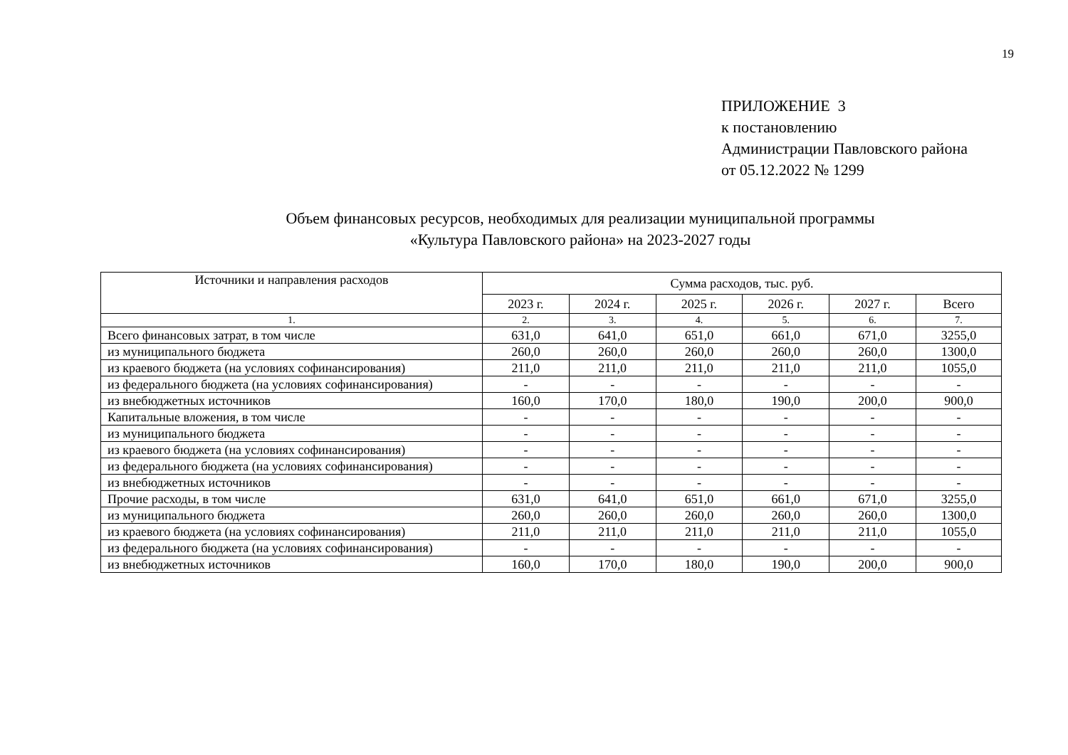19
ПРИЛОЖЕНИЕ 3
к постановлению
Администрации Павловского района
от 05.12.2022 № 1299
Объем финансовых ресурсов, необходимых для реализации муниципальной программы
«Культура Павловского района» на 2023-2027 годы
| Источники и направления расходов | Сумма расходов, тыс. руб. | | | | | |
| --- | --- | --- | --- | --- | --- | --- |
| | 2023 г. | 2024 г. | 2025 г. | 2026 г. | 2027 г. | Всего |
| 1. | 2. | 3. | 4. | 5. | 6. | 7. |
| Всего финансовых затрат, в том числе | 631,0 | 641,0 | 651,0 | 661,0 | 671,0 | 3255,0 |
| из муниципального бюджета | 260,0 | 260,0 | 260,0 | 260,0 | 260,0 | 1300,0 |
| из краевого бюджета (на условиях софинансирования) | 211,0 | 211,0 | 211,0 | 211,0 | 211,0 | 1055,0 |
| из федерального бюджета (на условиях софинансирования) | - | - | - | - | - | - |
| из внебюджетных источников | 160,0 | 170,0 | 180,0 | 190,0 | 200,0 | 900,0 |
| Капитальные вложения, в том числе | - | - | - | - | - | - |
| из муниципального бюджета | - | - | - | - | - | - |
| из краевого бюджета (на условиях софинансирования) | - | - | - | - | - | - |
| из федерального бюджета (на условиях софинансирования) | - | - | - | - | - | - |
| из внебюджетных источников | - | - | - | - | - | - |
| Прочие расходы, в том числе | 631,0 | 641,0 | 651,0 | 661,0 | 671,0 | 3255,0 |
| из муниципального бюджета | 260,0 | 260,0 | 260,0 | 260,0 | 260,0 | 1300,0 |
| из краевого бюджета (на условиях софинансирования) | 211,0 | 211,0 | 211,0 | 211,0 | 211,0 | 1055,0 |
| из федерального бюджета (на условиях софинансирования) | - | - | - | - | - | - |
| из внебюджетных источников | 160,0 | 170,0 | 180,0 | 190,0 | 200,0 | 900,0 |